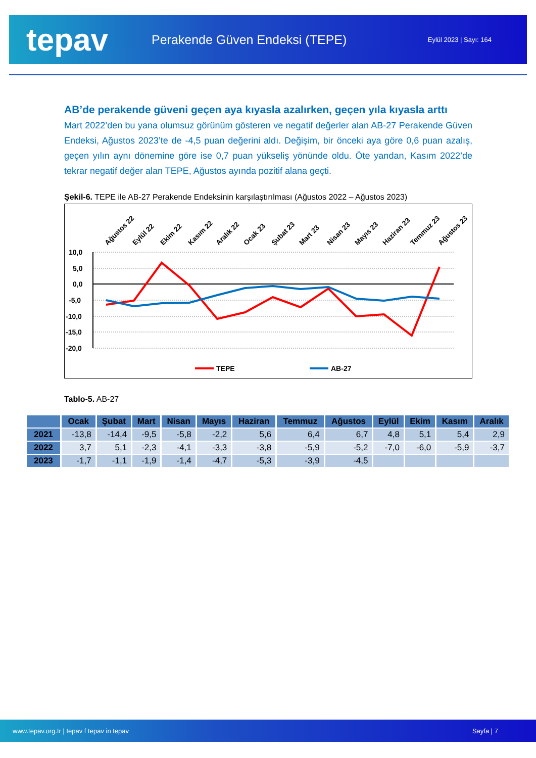tepav
Perakende Güven Endeksi (TEPE)
Eylül 2023 | Sayı: 164
AB’de perakende güveni geçen aya kıyasla azalırken, geçen yıla kıyasla arttı
Mart 2022’den bu yana olumsuz görünüm gösteren ve negatif değerler alan AB-27 Perakende Güven Endeksi, Ağustos 2023’te de -4,5 puan değerini aldı. Değişim, bir önceki aya göre 0,6 puan azalış, geçen yılın aynı dönemine göre ise 0,7 puan yükseliş yönünde oldu. Öte yandan, Kasım 2022’de tekrar negatif değer alan TEPE, Ağustos ayında pozitif alana geçti.
Şekil-6. TEPE ile AB-27 Perakende Endeksinin karşılaştırılması (Ağustos 2022 – Ağustos 2023)
Ağustos 22
Eylül 22
Ekim 22
Kasım 22
Aralık 22
Ocak 23
Şubat 23
Mart 23
Nisan 23
Mayıs 23
Haziran 23
Temmuz 23
Ağustos 23
10,0
5,0
0,0
-5,0
-10,0
-15,0
-20,0
TEPE
AB-27
Tablo-5. AB-27
| | Ocak | Şubat | Mart | Nisan | Mayıs | Haziran | Temmuz | Ağustos | Eylül | Ekim | Kasım | Aralık |
| --- | --- | --- | --- | --- | --- | --- | --- | --- | --- | --- | --- | --- |
| 2021 | -13,8 | -14,4 | -9,5 | -5,8 | -2,2 | 5,6 | 6,4 | 6,7 | 4,8 | 5,1 | 5,4 | 2,9 |
| 2022 | 3,7 | 5,1 | -2,3 | -4,1 | -3,3 | -3,8 | -5,9 | -5,2 | -7,0 | -6,0 | -5,9 | -3,7 |
| 2023 | -1,7 | -1,1 | -1,9 | -1,4 | -4,7 | -5,3 | -3,9 | -4,5 | | | | |
www.tepav.org.tr | tepav f tepav in tepav Sayfa | 7